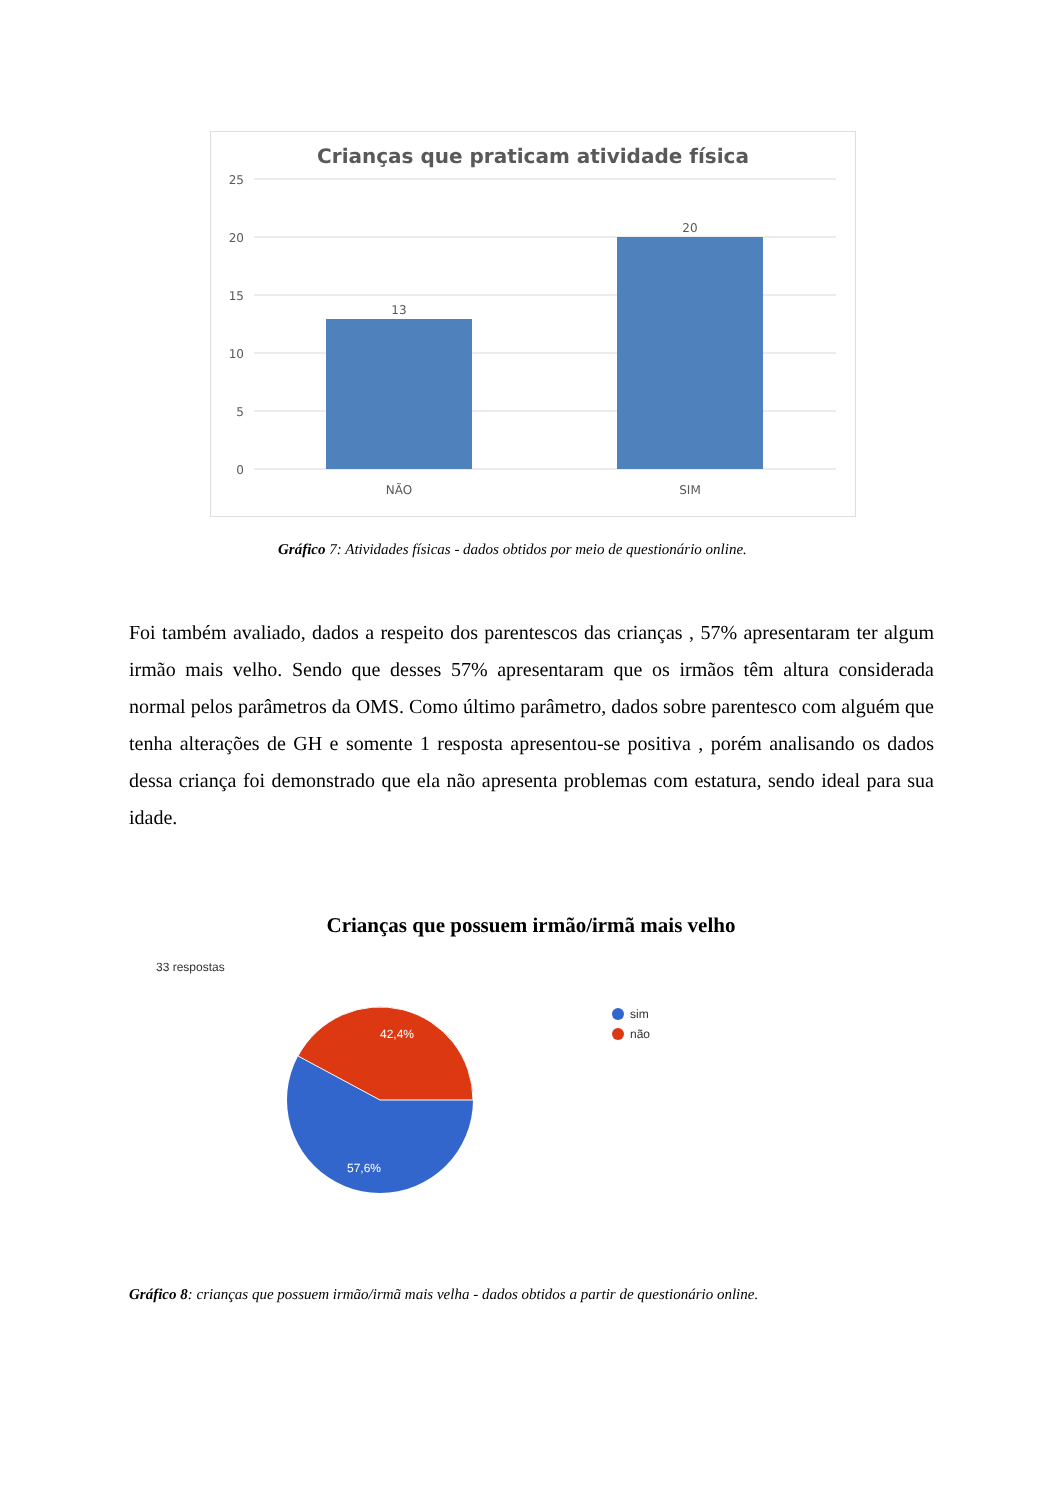Crianças que praticam atividade física
25
20
15
10
5
0
13
20
NÃO
SIM
Gráfico 7: Atividades físicas - dados obtidos por meio de questionário online.
Foi também avaliado, dados a respeito dos parentescos das crianças , 57% apresentaram ter algum irmão mais velho. Sendo que desses 57% apresentaram que os irmãos têm altura considerada normal pelos parâmetros da OMS. Como último parâmetro, dados sobre parentesco com alguém que tenha alterações de GH e somente 1 resposta apresentou-se positiva , porém analisando os dados dessa criança foi demonstrado que ela não apresenta problemas com estatura, sendo ideal para sua idade.
Crianças que possuem irmão/irmã mais velho
33 respostas
42,4%
57,6%
sim
não
Gráfico 8: crianças que possuem irmão/irmã mais velha - dados obtidos a partir de questionário online.